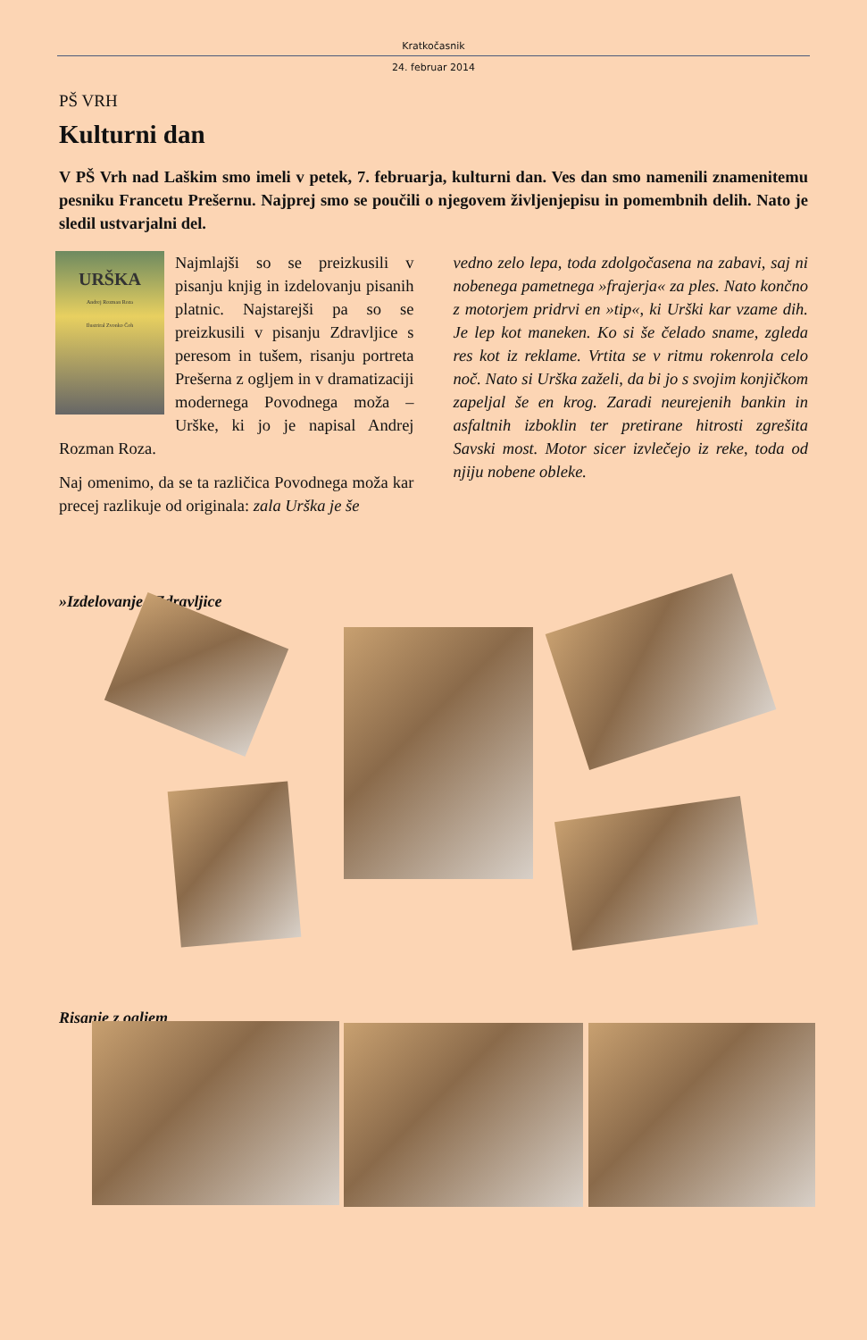Kratkočasnik
24. februar 2014
PŠ VRH
Kulturni dan
V PŠ Vrh nad Laškim smo imeli v petek, 7. februarja, kulturni dan. Ves dan smo namenili znamenitemu pesniku Francetu Prešernu. Najprej smo se poučili o njegovem življenjepisu in pomembnih delih. Nato je sledil ustvarjalni del.
URŠKA
Andrej Rozman Roza
Ilustriral Zvonko Čoh
Najmlajši so se preizkusili v pisanju knjig in izdelovanju pisanih platnic. Najstarejši pa so se preizkusili v pisanju Zdravljice s peresom in tušem, risanju portreta Prešerna z ogljem in v dramatizaciji modernega Povodnega moža – Urške, ki jo je napisal Andrej Rozman Roza.
Naj omenimo, da se ta različica Povodnega moža kar precej razlikuje od originala: zala Urška je še
vedno zelo lepa, toda zdolgočasena na zabavi, saj ni nobenega pametnega »frajerja« za ples. Nato končno z motorjem pridrvi en »tip«, ki Urški kar vzame dih. Je lep kot maneken. Ko si še čelado sname, zgleda res kot iz reklame. Vrtita se v ritmu rokenrola celo noč. Nato si Urška zaželi, da bi jo s svojim konjičkom zapeljal še en krog. Zaradi neurejenih bankin in asfaltnih izboklin ter pretirane hitrosti zgrešita Savski most. Motor sicer izvlečejo iz reke, toda od njiju nobene obleke.
»Izdelovanje« Zdravljice
Risanje z ogljem